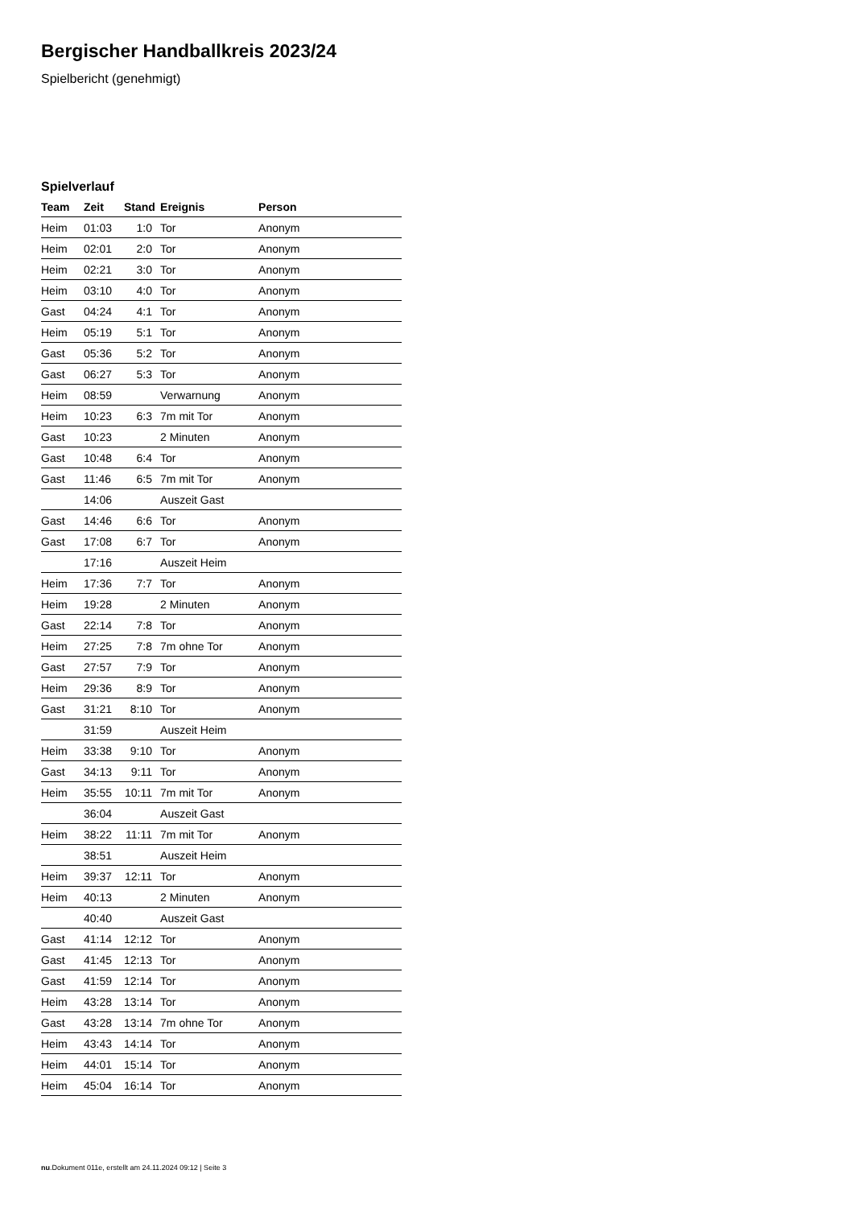Bergischer Handballkreis 2023/24
Spielbericht (genehmigt)
Spielverlauf
| Team | Zeit | Stand | Ereignis | Person |
| --- | --- | --- | --- | --- |
| Heim | 01:03 | 1:0 | Tor | Anonym |
| Heim | 02:01 | 2:0 | Tor | Anonym |
| Heim | 02:21 | 3:0 | Tor | Anonym |
| Heim | 03:10 | 4:0 | Tor | Anonym |
| Gast | 04:24 | 4:1 | Tor | Anonym |
| Heim | 05:19 | 5:1 | Tor | Anonym |
| Gast | 05:36 | 5:2 | Tor | Anonym |
| Gast | 06:27 | 5:3 | Tor | Anonym |
| Heim | 08:59 | | Verwarnung | Anonym |
| Heim | 10:23 | 6:3 | 7m mit Tor | Anonym |
| Gast | 10:23 | | 2 Minuten | Anonym |
| Gast | 10:48 | 6:4 | Tor | Anonym |
| Gast | 11:46 | 6:5 | 7m mit Tor | Anonym |
| | 14:06 | | Auszeit Gast | |
| Gast | 14:46 | 6:6 | Tor | Anonym |
| Gast | 17:08 | 6:7 | Tor | Anonym |
| | 17:16 | | Auszeit Heim | |
| Heim | 17:36 | 7:7 | Tor | Anonym |
| Heim | 19:28 | | 2 Minuten | Anonym |
| Gast | 22:14 | 7:8 | Tor | Anonym |
| Heim | 27:25 | 7:8 | 7m ohne Tor | Anonym |
| Gast | 27:57 | 7:9 | Tor | Anonym |
| Heim | 29:36 | 8:9 | Tor | Anonym |
| Gast | 31:21 | 8:10 | Tor | Anonym |
| | 31:59 | | Auszeit Heim | |
| Heim | 33:38 | 9:10 | Tor | Anonym |
| Gast | 34:13 | 9:11 | Tor | Anonym |
| Heim | 35:55 | 10:11 | 7m mit Tor | Anonym |
| | 36:04 | | Auszeit Gast | |
| Heim | 38:22 | 11:11 | 7m mit Tor | Anonym |
| | 38:51 | | Auszeit Heim | |
| Heim | 39:37 | 12:11 | Tor | Anonym |
| Heim | 40:13 | | 2 Minuten | Anonym |
| | 40:40 | | Auszeit Gast | |
| Gast | 41:14 | 12:12 | Tor | Anonym |
| Gast | 41:45 | 12:13 | Tor | Anonym |
| Gast | 41:59 | 12:14 | Tor | Anonym |
| Heim | 43:28 | 13:14 | Tor | Anonym |
| Gast | 43:28 | 13:14 | 7m ohne Tor | Anonym |
| Heim | 43:43 | 14:14 | Tor | Anonym |
| Heim | 44:01 | 15:14 | Tor | Anonym |
| Heim | 45:04 | 16:14 | Tor | Anonym |
nu.Dokument 011e, erstellt am 24.11.2024 09:12 | Seite 3